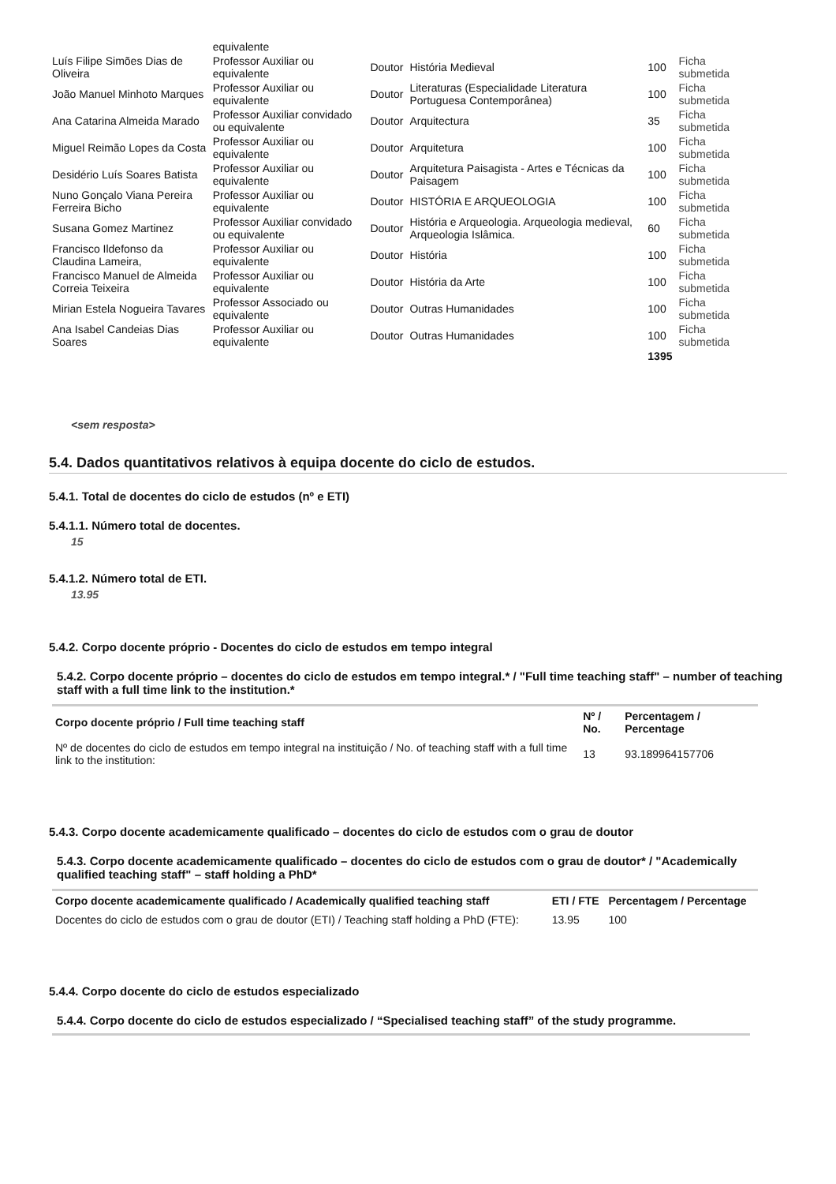| | equivalente | | | | |
| Luís Filipe Simões Dias de Oliveira | Professor Auxiliar ou equivalente | Doutor | História Medieval | 100 | Ficha submetida |
| João Manuel Minhoto Marques | Professor Auxiliar ou equivalente | Doutor | Literaturas (Especialidade Literatura Portuguesa Contemporânea) | 100 | Ficha submetida |
| Ana Catarina Almeida Marado | Professor Auxiliar convidado ou equivalente | Doutor | Arquitectura | 35 | Ficha submetida |
| Miguel Reimão Lopes da Costa | Professor Auxiliar ou equivalente | Doutor | Arquitetura | 100 | Ficha submetida |
| Desidério Luís Soares Batista | Professor Auxiliar ou equivalente | Doutor | Arquitetura Paisagista - Artes e Técnicas da Paisagem | 100 | Ficha submetida |
| Nuno Gonçalo Viana Pereira Ferreira Bicho | Professor Auxiliar ou equivalente | Doutor | HISTÓRIA E ARQUEOLOGIA | 100 | Ficha submetida |
| Susana Gomez Martinez | Professor Auxiliar convidado ou equivalente | Doutor | História e Arqueologia. Arqueologia medieval, Arqueologia Islâmica. | 60 | Ficha submetida |
| Francisco Ildefonso da Claudina Lameira, | Professor Auxiliar ou equivalente | Doutor | História | 100 | Ficha submetida |
| Francisco Manuel de Almeida Correia Teixeira | Professor Auxiliar ou equivalente | Doutor | História da Arte | 100 | Ficha submetida |
| Mirian Estela Nogueira Tavares | Professor Associado ou equivalente | Doutor | Outras Humanidades | 100 | Ficha submetida |
| Ana Isabel Candeias Dias Soares | Professor Auxiliar ou equivalente | Doutor | Outras Humanidades | 100 | Ficha submetida |
| | | | | 1395 | |
<sem resposta>
5.4. Dados quantitativos relativos à equipa docente do ciclo de estudos.
5.4.1. Total de docentes do ciclo de estudos (nº e ETI)
5.4.1.1. Número total de docentes.
15
5.4.1.2. Número total de ETI.
13.95
5.4.2. Corpo docente próprio - Docentes do ciclo de estudos em tempo integral
5.4.2. Corpo docente próprio – docentes do ciclo de estudos em tempo integral.* / "Full time teaching staff" – number of teaching staff with a full time link to the institution.*
| Corpo docente próprio / Full time teaching staff | Nº / No. | Percentagem / Percentage |
| --- | --- | --- |
| Nº de docentes do ciclo de estudos em tempo integral na instituição / No. of teaching staff with a full time link to the institution: | 13 | 93.189964157706 |
5.4.3. Corpo docente academicamente qualificado – docentes do ciclo de estudos com o grau de doutor
5.4.3. Corpo docente academicamente qualificado – docentes do ciclo de estudos com o grau de doutor* / "Academically qualified teaching staff" – staff holding a PhD*
| Corpo docente academicamente qualificado / Academically qualified teaching staff | ETI / FTE | Percentagem / Percentage |
| --- | --- | --- |
| Docentes do ciclo de estudos com o grau de doutor (ETI) / Teaching staff holding a PhD (FTE): | 13.95 | 100 |
5.4.4. Corpo docente do ciclo de estudos especializado
5.4.4. Corpo docente do ciclo de estudos especializado / “Specialised teaching staff” of the study programme.